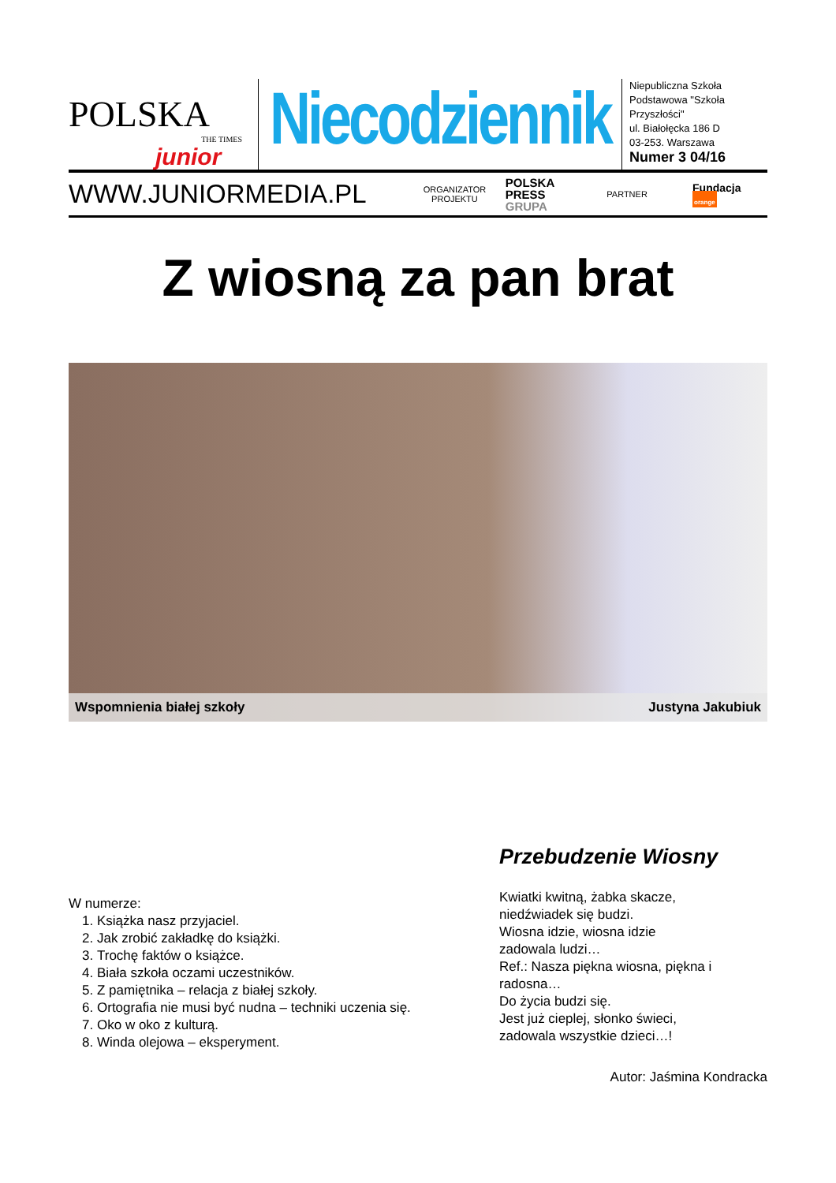POLSKA
THE TIMES
junior
Niecodziennik
Niepubliczna Szkoła
Podstawowa "Szkoła
Przyszłości"
ul. Białołęcka 186 D
03-253. Warszawa
Numer 3 04/16
WWW.JUNIORMEDIA.PL
ORGANIZATOR
PROJEKTU
POLSKA
PRESS
GRUPA
PARTNER
Fundacja orange
Z wiosną za pan brat
Wspomnienia białej szkoły Justyna Jakubiuk
W numerze:
1. Książka nasz przyjaciel.
2. Jak zrobić zakładkę do książki.
3. Trochę faktów o książce.
4. Biała szkoła oczami uczestników.
5. Z pamiętnika – relacja z białej szkoły.
6. Ortografia nie musi być nudna – techniki uczenia się.
7. Oko w oko z kulturą.
8. Winda olejowa – eksperyment.
Przebudzenie Wiosny
Kwiatki kwitną, żabka skacze,
niedźwiadek się budzi.
Wiosna idzie, wiosna idzie
zadowala ludzi…
Ref.: Nasza piękna wiosna, piękna i radosna…
Do życia budzi się.
Jest już cieplej, słonko świeci,
zadowala wszystkie dzieci…!
Autor: Jaśmina Kondracka